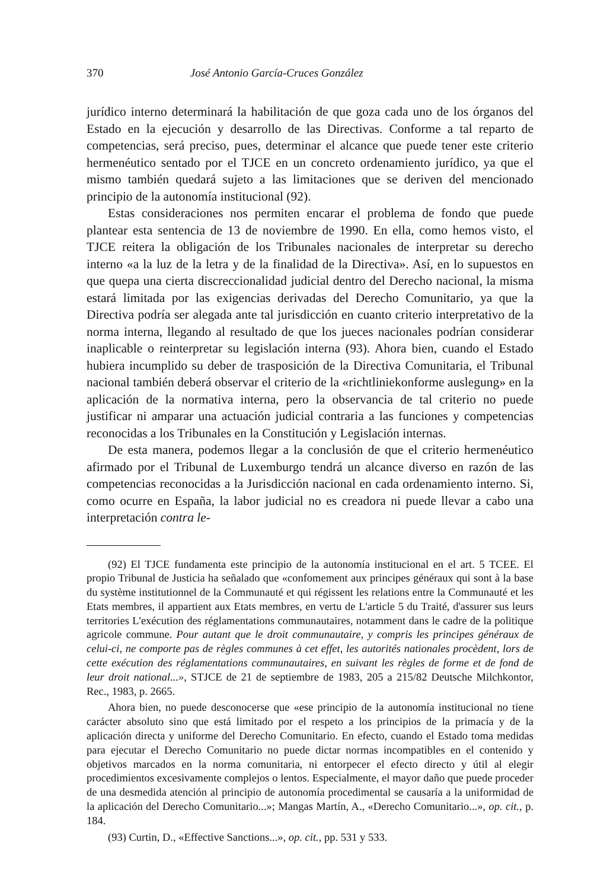370 José Antonio García-Cruces González
jurídico interno determinará la habilitación de que goza cada uno de los órganos del Estado en la ejecución y desarrollo de las Directivas. Conforme a tal reparto de competencias, será preciso, pues, determinar el alcance que puede tener este criterio hermenéutico sentado por el TJCE en un concreto ordenamiento jurídico, ya que el mismo también quedará sujeto a las limitaciones que se deriven del mencionado principio de la autonomía institucional (92).
Estas consideraciones nos permiten encarar el problema de fondo que puede plantear esta sentencia de 13 de noviembre de 1990. En ella, como hemos visto, el TJCE reitera la obligación de los Tribunales nacionales de interpretar su derecho interno «a la luz de la letra y de la finalidad de la Directiva». Así, en lo supuestos en que quepa una cierta discreccionalidad judicial dentro del Derecho nacional, la misma estará limitada por las exigencias derivadas del Derecho Comunitario, ya que la Directiva podría ser alegada ante tal jurisdicción en cuanto criterio interpretativo de la norma interna, llegando al resultado de que los jueces nacionales podrían considerar inaplicable o reinterpretar su legislación interna (93). Ahora bien, cuando el Estado hubiera incumplido su deber de trasposición de la Directiva Comunitaria, el Tribunal nacional también deberá observar el criterio de la «richtliniekonforme auslegung» en la aplicación de la normativa interna, pero la observancia de tal criterio no puede justificar ni amparar una actuación judicial contraria a las funciones y competencias reconocidas a los Tribunales en la Constitución y Legislación internas.
De esta manera, podemos llegar a la conclusión de que el criterio hermenéutico afirmado por el Tribunal de Luxemburgo tendrá un alcance diverso en razón de las competencias reconocidas a la Jurisdicción nacional en cada ordenamiento interno. Si, como ocurre en España, la labor judicial no es creadora ni puede llevar a cabo una interpretación contra le-
(92) El TJCE fundamenta este principio de la autonomía institucional en el art. 5 TCEE. El propio Tribunal de Justicia ha señalado que «confomement aux principes généraux qui sont à la base du système institutionnel de la Communauté et qui régissent les relations entre la Communauté et les Etats membres, il appartient aux Etats membres, en vertu de L'article 5 du Traité, d'assurer sus leurs territories L'exécution des réglamentations communautaires, notamment dans le cadre de la politique agricole commune. Pour autant que le droit communautaire, y compris les principes généraux de celui-ci, ne comporte pas de règles communes à cet effet, les autorités nationales procèdent, lors de cette exécution des réglamentations communautaires, en suivant les règles de forme et de fond de leur droit national...», STJCE de 21 de septiembre de 1983, 205 a 215/82 Deutsche Milchkontor, Rec., 1983, p. 2665.
Ahora bien, no puede desconocerse que «ese principio de la autonomía institucional no tiene carácter absoluto sino que está limitado por el respeto a los principios de la primacía y de la aplicación directa y uniforme del Derecho Comunitario. En efecto, cuando el Estado toma medidas para ejecutar el Derecho Comunitario no puede dictar normas incompatibles en el contenido y objetivos marcados en la norma comunitaria, ni entorpecer el efecto directo y útil al elegir procedimientos excesivamente complejos o lentos. Especialmente, el mayor daño que puede proceder de una desmedida atención al principio de autonomía procedimental se causaría a la uniformidad de la aplicación del Derecho Comunitario...»; Mangas Martín, A., «Derecho Comunitario...», op. cit., p. 184.
(93) Curtin, D., «Effective Sanctions...», op. cit., pp. 531 y 533.